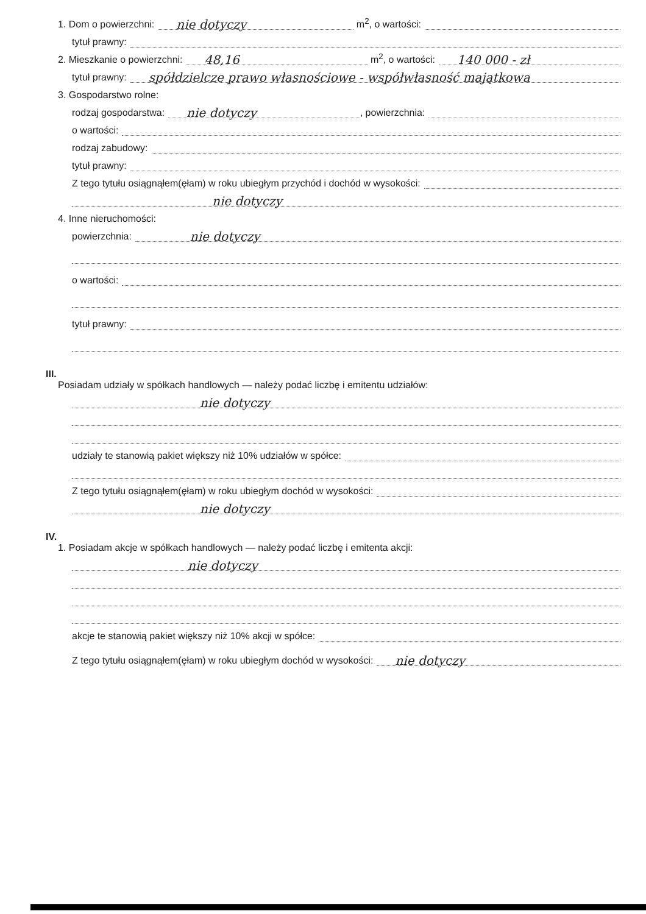1. Dom o powierzchni: nie dotyczy m<sup>2</sup>, o wartości:
tytuł prawny:
2. Mieszkanie o powierzchni: 48,16 m<sup>2</sup>, o wartości: 140 000 - zł
tytuł prawny: spółdzielcze prawo własnościowe - współwłasność majątkowa
3. Gospodarstwo rolne:
rodzaj gospodarstwa: nie dotyczy, powierzchnia:
o wartości:
rodzaj zabudowy:
tytuł prawny:
Z tego tytułu osiągnąłem(ęłam) w roku ubiegłym przychód i dochód w wysokości:
nie dotyczy
4. Inne nieruchomości:
powierzchnia: nie dotyczy
o wartości:
tytuł prawny:
III.
Posiadam udziały w spółkach handlowych — należy podać liczbę i emitentu udziałów:
nie dotyczy
udziały te stanowią pakiet większy niż 10% udziałów w spółce:
Z tego tytułu osiągnąłem(ęłam) w roku ubiegłym dochód w wysokości:
nie dotyczy
IV.
1. Posiadam akcje w spółkach handlowych — należy podać liczbę i emitenta akcji:
nie dotyczy
akcje te stanowią pakiet większy niż 10% akcji w spółce:
Z tego tytułu osiągnąłem(ęłam) w roku ubiegłym dochód w wysokości: nie dotyczy